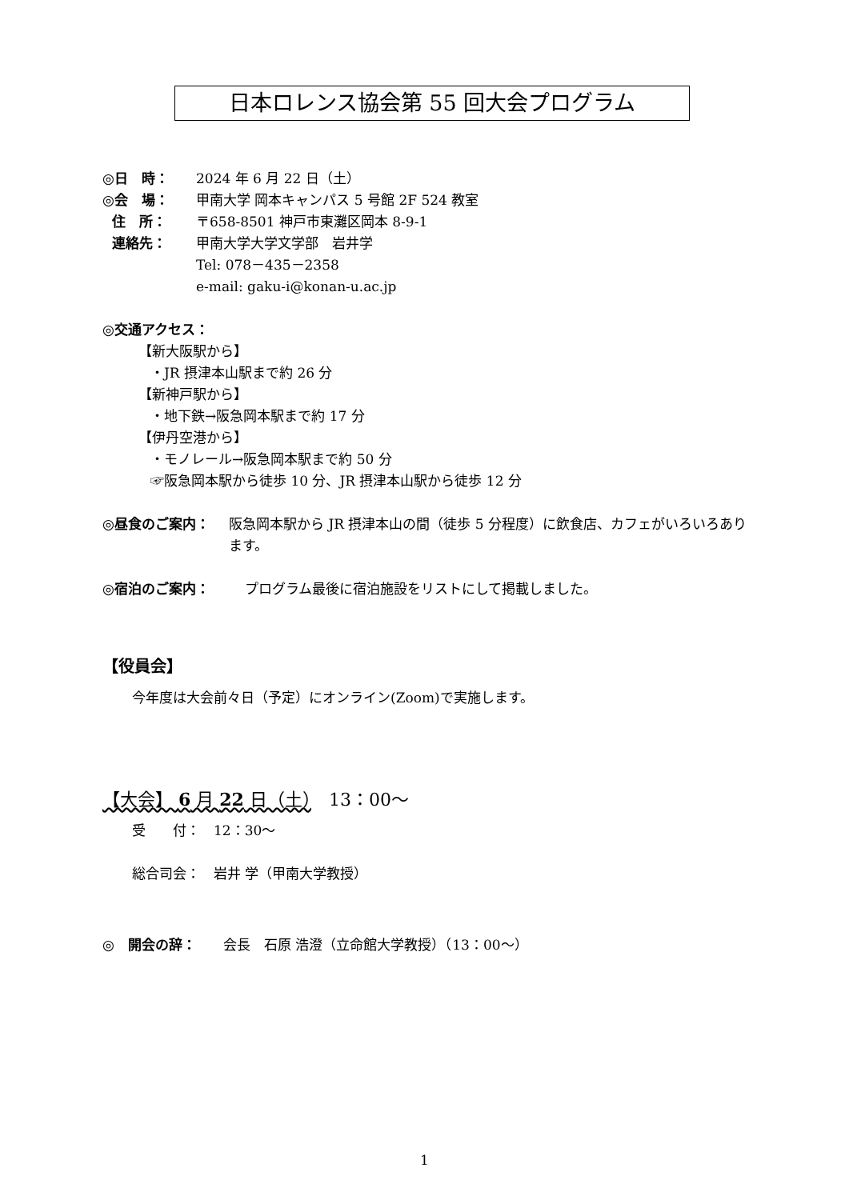日本ロレンス協会第 55 回大会プログラム
◎日　時： 2024 年 6 月 22 日（土）
◎会　場： 甲南大学 岡本キャンパス 5 号館 2F 524 教室
住　所： 〒658-8501 神戸市東灘区岡本 8-9-1
連絡先： 甲南大学大学文学部　岩井学
Tel: 078－435－2358
e-mail: gaku-i@konan-u.ac.jp
◎交通アクセス：
【新大阪駅から】
・JR 摂津本山駅まで約 26 分
【新神戸駅から】
・地下鉄→阪急岡本駅まで約 17 分
【伊丹空港から】
・モノレール→阪急岡本駅まで約 50 分
☞阪急岡本駅から徒歩 10 分、JR 摂津本山駅から徒歩 12 分
◎昼食のご案内： 阪急岡本駅から JR 摂津本山の間（徒歩 5 分程度）に飲食店、カフェがいろいろあります。
◎宿泊のご案内： プログラム最後に宿泊施設をリストにして掲載しました。
【役員会】
今年度は大会前々日（予定）にオンライン(Zoom)で実施します。
【大会】 6 月 22 日（土）　13：00～
受　　付：　12：30～
総合司会：　岩井 学（甲南大学教授）
◎　開会の辞：　　会長　石原 浩澄（立命館大学教授）（13：00～）
1